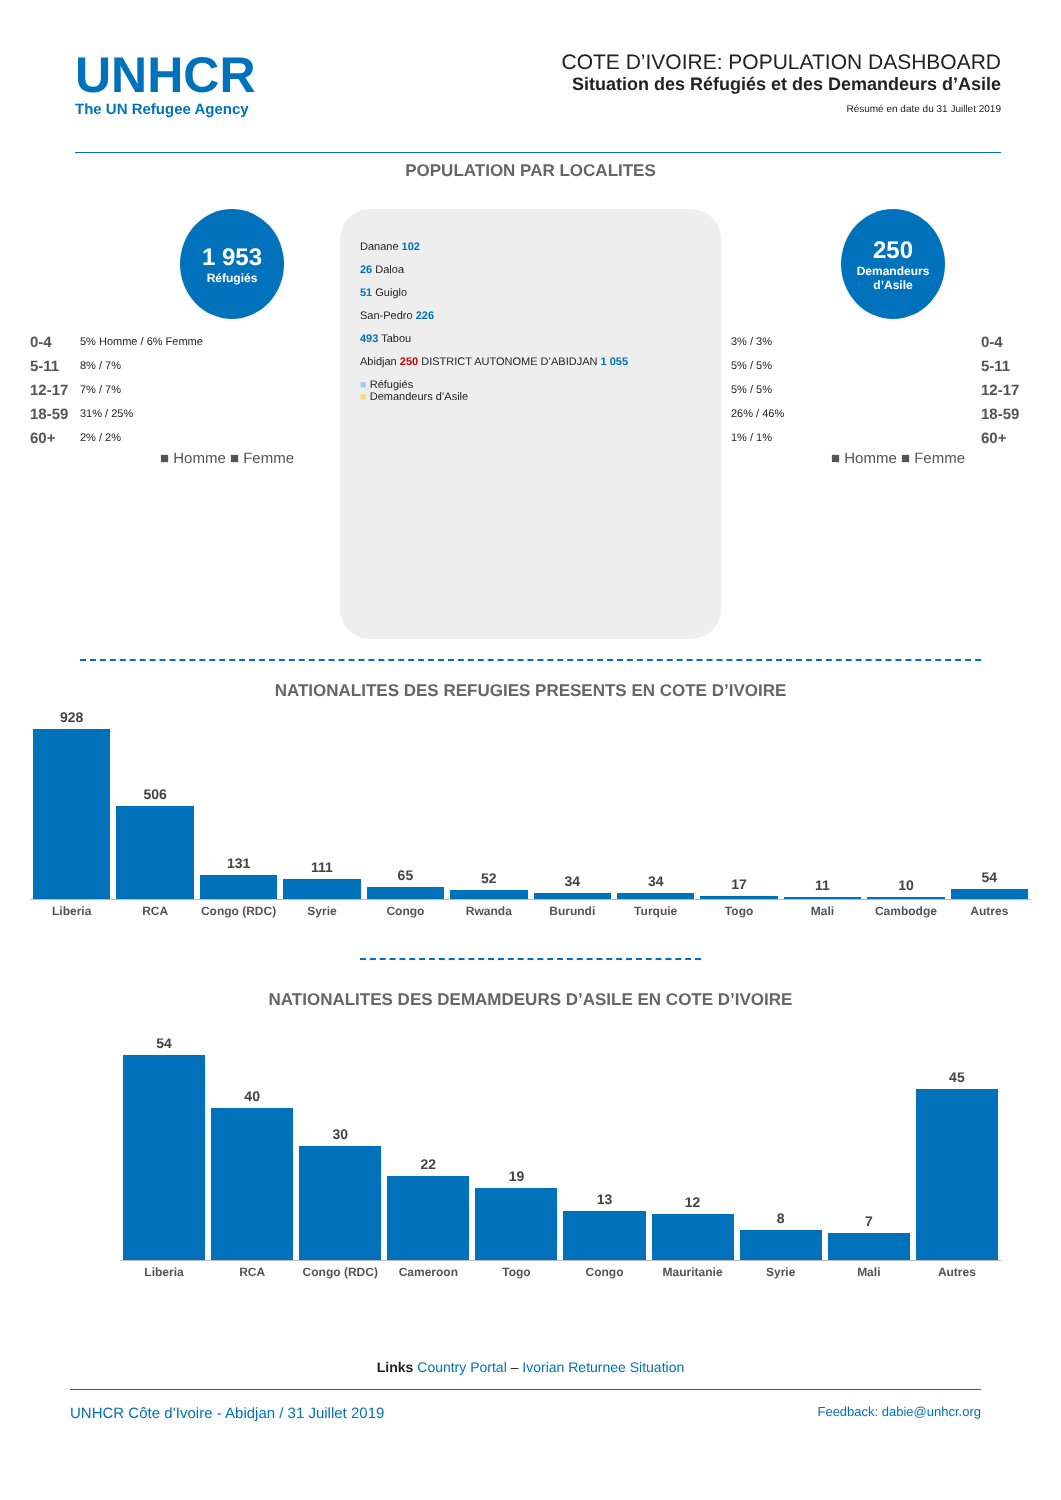UNHCR
The UN Refugee Agency
COTE D’IVOIRE: POPULATION DASHBOARD
Situation des Réfugiés et des Demandeurs d’Asile
Résumé en date du 31 Juillet 2019
POPULATION PAR LOCALITES
1 953
Réfugiés
0-4 5% Homme / 6% Femme
5-11 8% / 7%
12-17 7% / 7%
18-59 31% / 25%
60+ 2% / 2%
■ Homme ■ Femme
Danane 102
26 Daloa
51 Guiglo
San-Pedro 226
493 Tabou
Abidjan 250 DISTRICT AUTONOME D’ABIDJAN 1 055
■ Réfugiés
■ Demandeurs d’Asile
250
Demandeurs
d’Asile
3% / 3% 0-4
5% / 5% 5-11
5% / 5% 12-17
26% / 46% 18-59
1% / 1% 60+
■ Homme ■ Femme
NATIONALITES DES REFUGIES PRESENTS EN COTE D’IVOIRE
928
506
131
111
65
52
34
34
17
11
10
54
Liberia RCA Congo (RDC) Syrie Congo Rwanda Burundi Turquie Togo Mali Cambodge Autres
NATIONALITES DES DEMAMDEURS D’ASILE EN COTE D’IVOIRE
54
40
30
22
19
13
12
8
7
45
Liberia RCA Congo (RDC) Cameroon Togo Congo Mauritanie Syrie Mali Autres
Links Country Portal – Ivorian Returnee Situation
UNHCR Côte d’Ivoire - Abidjan / 31 Juillet 2019 Feedback: dabie@unhcr.org